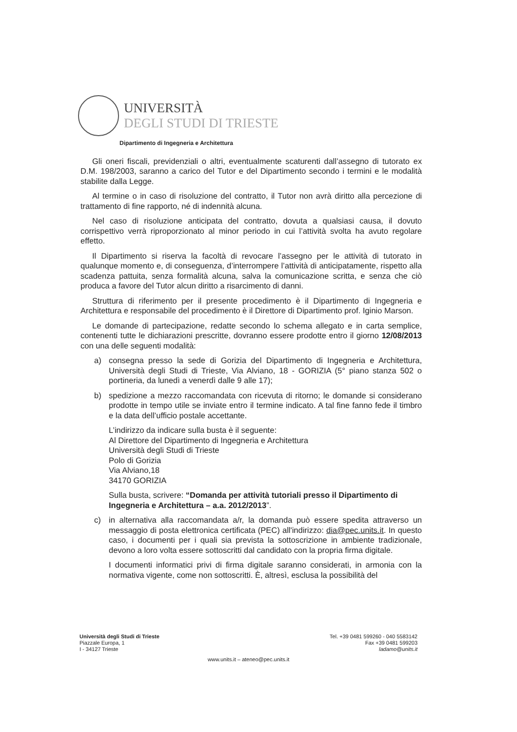UNIVERSITÀ
DEGLI STUDI DI TRIESTE
Dipartimento di Ingegneria e Architettura
Gli oneri fiscali, previdenziali o altri, eventualmente scaturenti dall’assegno di tutorato ex D.M. 198/2003, saranno a carico del Tutor e del Dipartimento secondo i termini e le modalità stabilite dalla Legge.
Al termine o in caso di risoluzione del contratto, il Tutor non avrà diritto alla percezione di trattamento di fine rapporto, né di indennità alcuna.
Nel caso di risoluzione anticipata del contratto, dovuta a qualsiasi causa, il dovuto corrispettivo verrà riproporzionato al minor periodo in cui l’attività svolta ha avuto regolare effetto.
Il Dipartimento si riserva la facoltà di revocare l’assegno per le attività di tutorato in qualunque momento e, di conseguenza, d’interrompere l’attività di anticipatamente, rispetto alla scadenza pattuita, senza formalità alcuna, salva la comunicazione scritta, e senza che ciò produca a favore del Tutor alcun diritto a risarcimento di danni.
Struttura di riferimento per il presente procedimento è il Dipartimento di Ingegneria e Architettura e responsabile del procedimento è il Direttore di Dipartimento prof. Iginio Marson.
Le domande di partecipazione, redatte secondo lo schema allegato e in carta semplice, contenenti tutte le dichiarazioni prescritte, dovranno essere prodotte entro il giorno 12/08/2013 con una delle seguenti modalità:
a) consegna presso la sede di Gorizia del Dipartimento di Ingegneria e Architettura, Università degli Studi di Trieste, Via Alviano, 18 - GORIZIA (5° piano stanza 502 o portineria, da lunedì a venerdì dalle 9 alle 17);
b) spedizione a mezzo raccomandata con ricevuta di ritorno; le domande si considerano prodotte in tempo utile se inviate entro il termine indicato. A tal fine fanno fede il timbro e la data dell’ufficio postale accettante.
L’indirizzo da indicare sulla busta è il seguente:
Al Direttore del Dipartimento di Ingegneria e Architettura
Università degli Studi di Trieste
Polo di Gorizia
Via Alviano,18
34170 GORIZIA
Sulla busta, scrivere: “Domanda per attività tutoriali presso il Dipartimento di Ingegneria e Architettura – a.a. 2012/2013”.
c) in alternativa alla raccomandata a/r, la domanda può essere spedita attraverso un messaggio di posta elettronica certificata (PEC) all'indirizzo: dia@pec.units.it. In questo caso, i documenti per i quali sia prevista la sottoscrizione in ambiente tradizionale, devono a loro volta essere sottoscritti dal candidato con la propria firma digitale.
I documenti informatici privi di firma digitale saranno considerati, in armonia con la normativa vigente, come non sottoscritti. È, altresì, esclusa la possibilità del
Università degli Studi di Trieste
Piazzale Europa, 1
I - 34127 Trieste
Tel. +39 0481 599260 - 040 5583142
Fax +39 0481 599203
ladamo@units.it
www.units.it – ateneo@pec.units.it